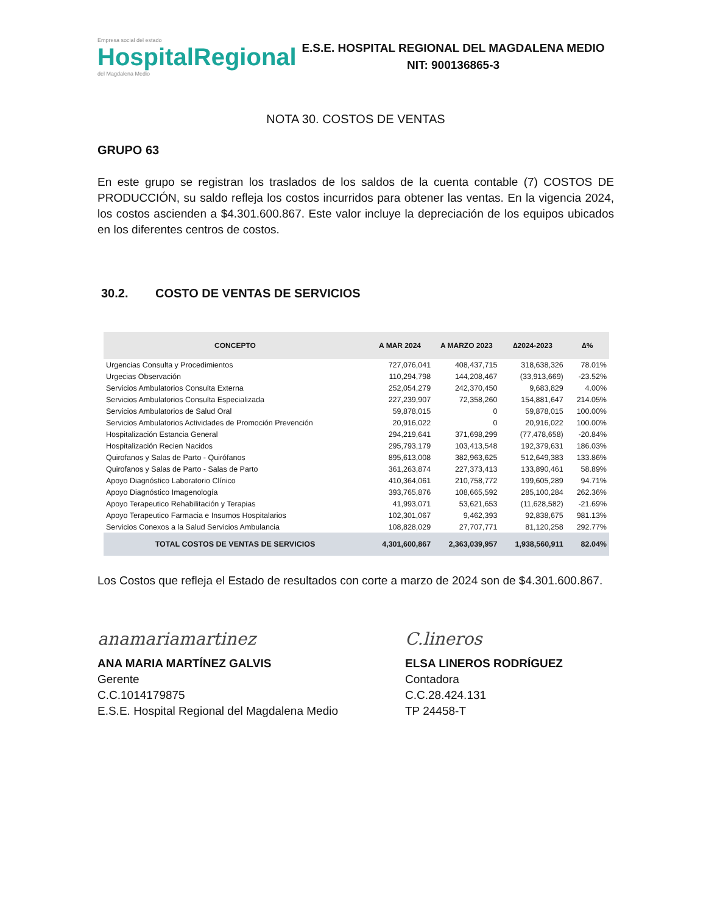Empresa social del estado
HospitalRegional
del Magdalena Medio
E.S.E. HOSPITAL REGIONAL DEL MAGDALENA MEDIO
NIT: 900136865-3
NOTA 30. COSTOS DE VENTAS
GRUPO 63
En este grupo se registran los traslados de los saldos de la cuenta contable (7) COSTOS DE PRODUCCIÓN, su saldo refleja los costos incurridos para obtener las ventas. En la vigencia 2024, los costos ascienden a $4.301.600.867. Este valor incluye la depreciación de los equipos ubicados en los diferentes centros de costos.
30.2. COSTO DE VENTAS DE SERVICIOS
| CONCEPTO | A MAR 2024 | A MARZO 2023 | ∆2024-2023 | ∆% |
| --- | --- | --- | --- | --- |
| Urgencias Consulta y Procedimientos | 727,076,041 | 408,437,715 | 318,638,326 | 78.01% |
| Urgecias Observación | 110,294,798 | 144,208,467 | (33,913,669) | -23.52% |
| Servicios Ambulatorios Consulta Externa | 252,054,279 | 242,370,450 | 9,683,829 | 4.00% |
| Servicios Ambulatorios Consulta Especializada | 227,239,907 | 72,358,260 | 154,881,647 | 214.05% |
| Servicios Ambulatorios de Salud Oral | 59,878,015 | 0 | 59,878,015 | 100.00% |
| Servicios Ambulatorios Actividades de Promoción Prevención | 20,916,022 | 0 | 20,916,022 | 100.00% |
| Hospitalización Estancia General | 294,219,641 | 371,698,299 | (77,478,658) | -20.84% |
| Hospitalización Recien Nacidos | 295,793,179 | 103,413,548 | 192,379,631 | 186.03% |
| Quirofanos y Salas de Parto - Quirófanos | 895,613,008 | 382,963,625 | 512,649,383 | 133.86% |
| Quirofanos y Salas de Parto - Salas de Parto | 361,263,874 | 227,373,413 | 133,890,461 | 58.89% |
| Apoyo Diagnóstico Laboratorio Clínico | 410,364,061 | 210,758,772 | 199,605,289 | 94.71% |
| Apoyo Diagnóstico Imagenología | 393,765,876 | 108,665,592 | 285,100,284 | 262.36% |
| Apoyo Terapeutico Rehabilitación y Terapias | 41,993,071 | 53,621,653 | (11,628,582) | -21.69% |
| Apoyo Terapeutico Farmacia e Insumos Hospitalarios | 102,301,067 | 9,462,393 | 92,838,675 | 981.13% |
| Servicios Conexos a la Salud Servicios Ambulancia | 108,828,029 | 27,707,771 | 81,120,258 | 292.77% |
| TOTAL COSTOS DE VENTAS DE SERVICIOS | 4,301,600,867 | 2,363,039,957 | 1,938,560,911 | 82.04% |
Los Costos que refleja el Estado de resultados con corte a marzo de 2024 son de $4.301.600.867.
anamariamartinez
ANA MARIA MARTÍNEZ GALVIS
Gerente
C.C.1014179875
E.S.E. Hospital Regional del Magdalena Medio
C.lineros
ELSA LINEROS RODRÍGUEZ
Contadora
C.C.28.424.131
TP 24458-T